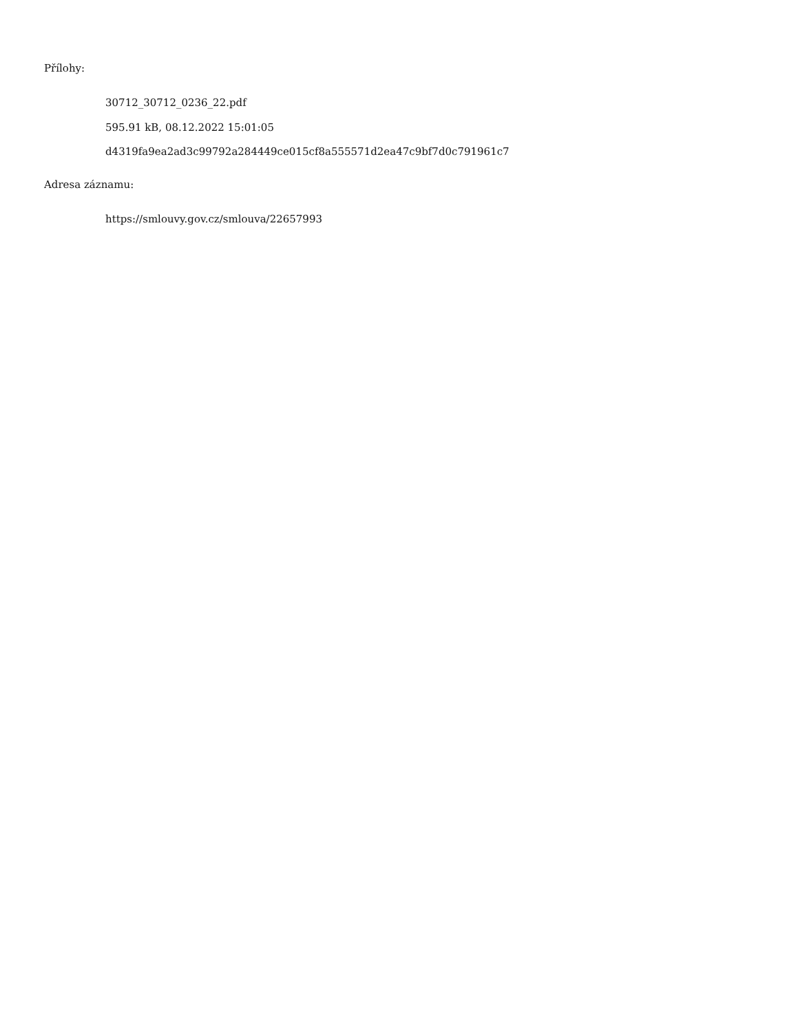Přílohy:
30712_30712_0236_22.pdf
595.91 kB, 08.12.2022 15:01:05
d4319fa9ea2ad3c99792a284449ce015cf8a555571d2ea47c9bf7d0c791961c7
Adresa záznamu:
https://smlouvy.gov.cz/smlouva/22657993